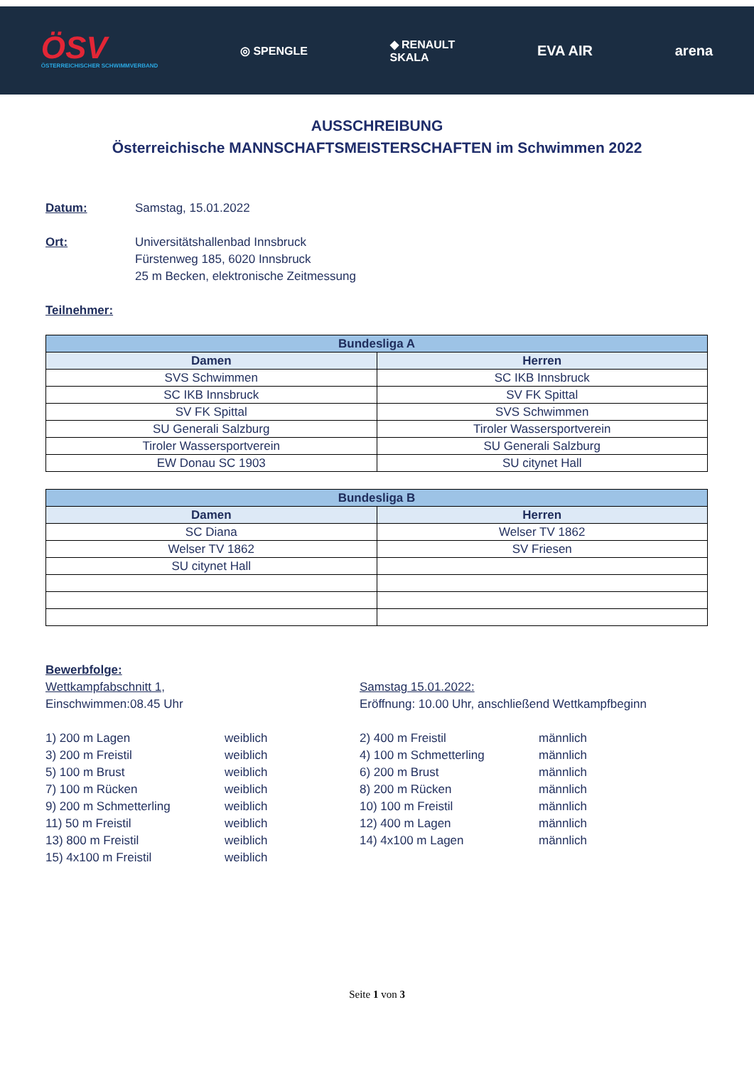ÖSV
ÖSTERREICHISCHER SCHWIMMVERBAND
◎ SPENGLE
◆ RENAULT
SKALA
EVA AIR arena
AUSSCHREIBUNG
Österreichische MANNSCHAFTSMEISTERSCHAFTEN im Schwimmen 2022
Datum: Samstag, 15.01.2022
Ort: Universitätshallenbad Innsbruck
Fürstenweg 185, 6020 Innsbruck
25 m Becken, elektronische Zeitmessung
Teilnehmer:
| Bundesliga A | |
| --- | --- |
| Damen | Herren |
| SVS Schwimmen | SC IKB Innsbruck |
| SC IKB Innsbruck | SV FK Spittal |
| SV FK Spittal | SVS Schwimmen |
| SU Generali Salzburg | Tiroler Wassersportverein |
| Tiroler Wassersportverein | SU Generali Salzburg |
| EW Donau SC 1903 | SU citynet Hall |
| Bundesliga B | |
| --- | --- |
| Damen | Herren |
| SC Diana | Welser TV 1862 |
| Welser TV 1862 | SV Friesen |
| SU citynet Hall | |
Bewerbfolge:
Wettkampfabschnitt 1,
Einschwimmen:08.45 Uhr
Samstag 15.01.2022:
Eröffnung: 10.00 Uhr, anschließend Wettkampfbeginn
1) 200 m Lagen
weiblich
2) 400 m Freistil
männlich
3) 200 m Freistil
weiblich
4) 100 m Schmetterling
männlich
5) 100 m Brust
weiblich
6) 200 m Brust
männlich
7) 100 m Rücken
weiblich
8) 200 m Rücken
männlich
9) 200 m Schmetterling
weiblich
10) 100 m Freistil
männlich
11) 50 m Freistil
weiblich
12) 400 m Lagen
männlich
13) 800 m Freistil
weiblich
14) 4x100 m Lagen
männlich
15) 4x100 m Freistil
weiblich
Seite 1 von 3